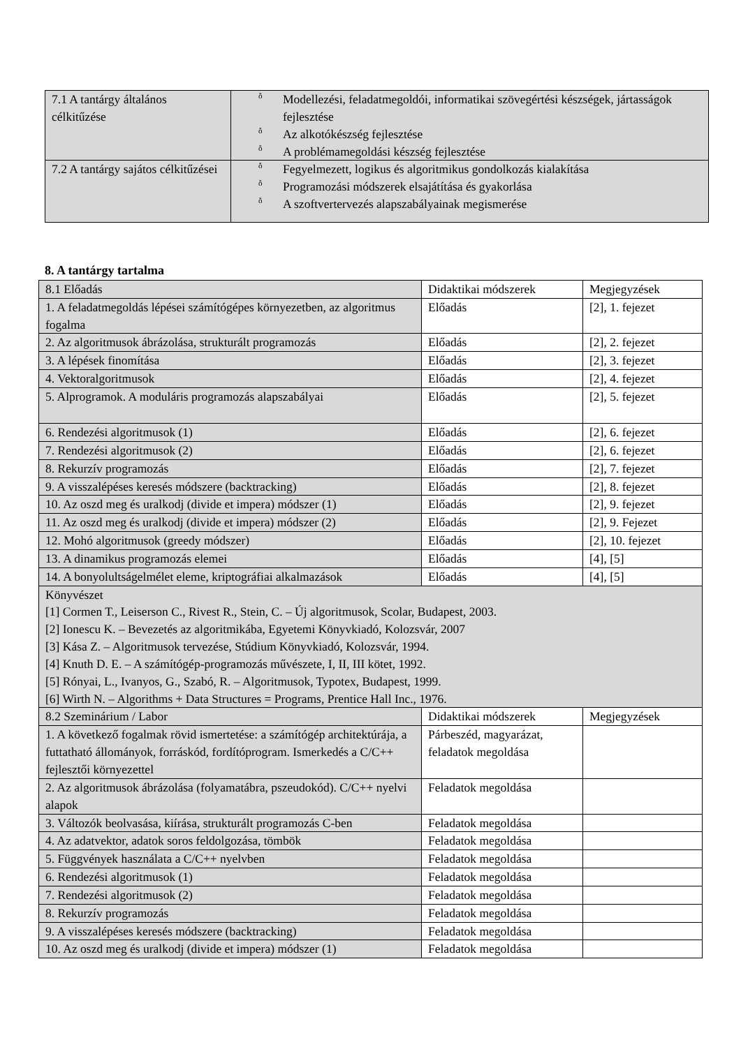| 7.1 A tantárgy általános célkitűzése | ỗ Modellezési, feladatmegoldói, informatikai szövegértési készségek, jártasságok fejlesztése ỗ Az alkotókészség fejlesztése ỗ A problémamegoldási készség fejlesztése |
| 7.2 A tantárgy sajátos célkitűzései | ỗ Fegyelmezett, logikus és algoritmikus gondolkozás kialakítása ỗ Programozási módszerek elsajátítása és gyakorlása ỗ A szoftvertervezés alapszabályainak megismerése |
8. A tantárgy tartalma
| 8.1 Előadás | Didaktikai módszerek | Megjegyzések |
| 1. A feladatmegoldás lépései számítógépes környezetben, az algoritmus fogalma | Előadás | [2], 1. fejezet |
| 2. Az algoritmusok ábrázolása, strukturált programozás | Előadás | [2], 2. fejezet |
| 3. A lépések finomítása | Előadás | [2], 3. fejezet |
| 4. Vektoralgoritmusok | Előadás | [2], 4. fejezet |
| 5. Alprogramok. A moduláris programozás alapszabályai | Előadás | [2], 5. fejezet |
| 6. Rendezési algoritmusok (1) | Előadás | [2], 6. fejezet |
| 7. Rendezési algoritmusok (2) | Előadás | [2], 6. fejezet |
| 8. Rekurzív programozás | Előadás | [2], 7. fejezet |
| 9. A visszalépéses keresés módszere (backtracking) | Előadás | [2], 8. fejezet |
| 10. Az oszd meg és uralkodj (divide et impera) módszer (1) | Előadás | [2], 9. fejezet |
| 11. Az oszd meg és uralkodj (divide et impera) módszer (2) | Előadás | [2], 9. Fejezet |
| 12. Mohó algoritmusok (greedy módszer) | Előadás | [2], 10. fejezet |
| 13. A dinamikus programozás elemei | Előadás | [4], [5] |
| 14. A bonyolultságelmélet eleme, kriptográfiai alkalmazások | Előadás | [4], [5] |
| Könyvészet [1] Cormen T., Leiserson C., Rivest R., Stein, C. – Új algoritmusok, Scolar, Budapest, 2003. [2] Ionescu K. – Bevezetés az algoritmikába, Egyetemi Könyvkiadó, Kolozsvár, 2007 [3] Kása Z. – Algoritmusok tervezése, Stúdium Könyvkiadó, Kolozsvár, 1994. [4] Knuth D. E. – A számítógép-programozás művészete, I, II, III kötet, 1992. [5] Rónyai, L., Ivanyos, G., Szabó, R. – Algoritmusok, Typotex, Budapest, 1999. [6] Wirth N. – Algorithms + Data Structures = Programs, Prentice Hall Inc., 1976. | | |
| 8.2 Szeminárium / Labor | Didaktikai módszerek | Megjegyzések |
| 1. A következő fogalmak rövid ismertetése: a számítógép architektúrája, a futtatható állományok, forráskód, fordítóprogram. Ismerkedés a C/C++ fejlesztői környezettel | Párbeszéd, magyarázat, feladatok megoldása | |
| 2. Az algoritmusok ábrázolása (folyamatábra, pszeudokód). C/C++ nyelvi alapok | Feladatok megoldása | |
| 3. Változók beolvasása, kiírása, strukturált programozás C-ben | Feladatok megoldása | |
| 4. Az adatvektor, adatok soros feldolgozása, tömbök | Feladatok megoldása | |
| 5. Függvények használata a C/C++ nyelvben | Feladatok megoldása | |
| 6. Rendezési algoritmusok (1) | Feladatok megoldása | |
| 7. Rendezési algoritmusok (2) | Feladatok megoldása | |
| 8. Rekurzív programozás | Feladatok megoldása | |
| 9. A visszalépéses keresés módszere (backtracking) | Feladatok megoldása | |
| 10. Az oszd meg és uralkodj (divide et impera) módszer (1) | Feladatok megoldása | |